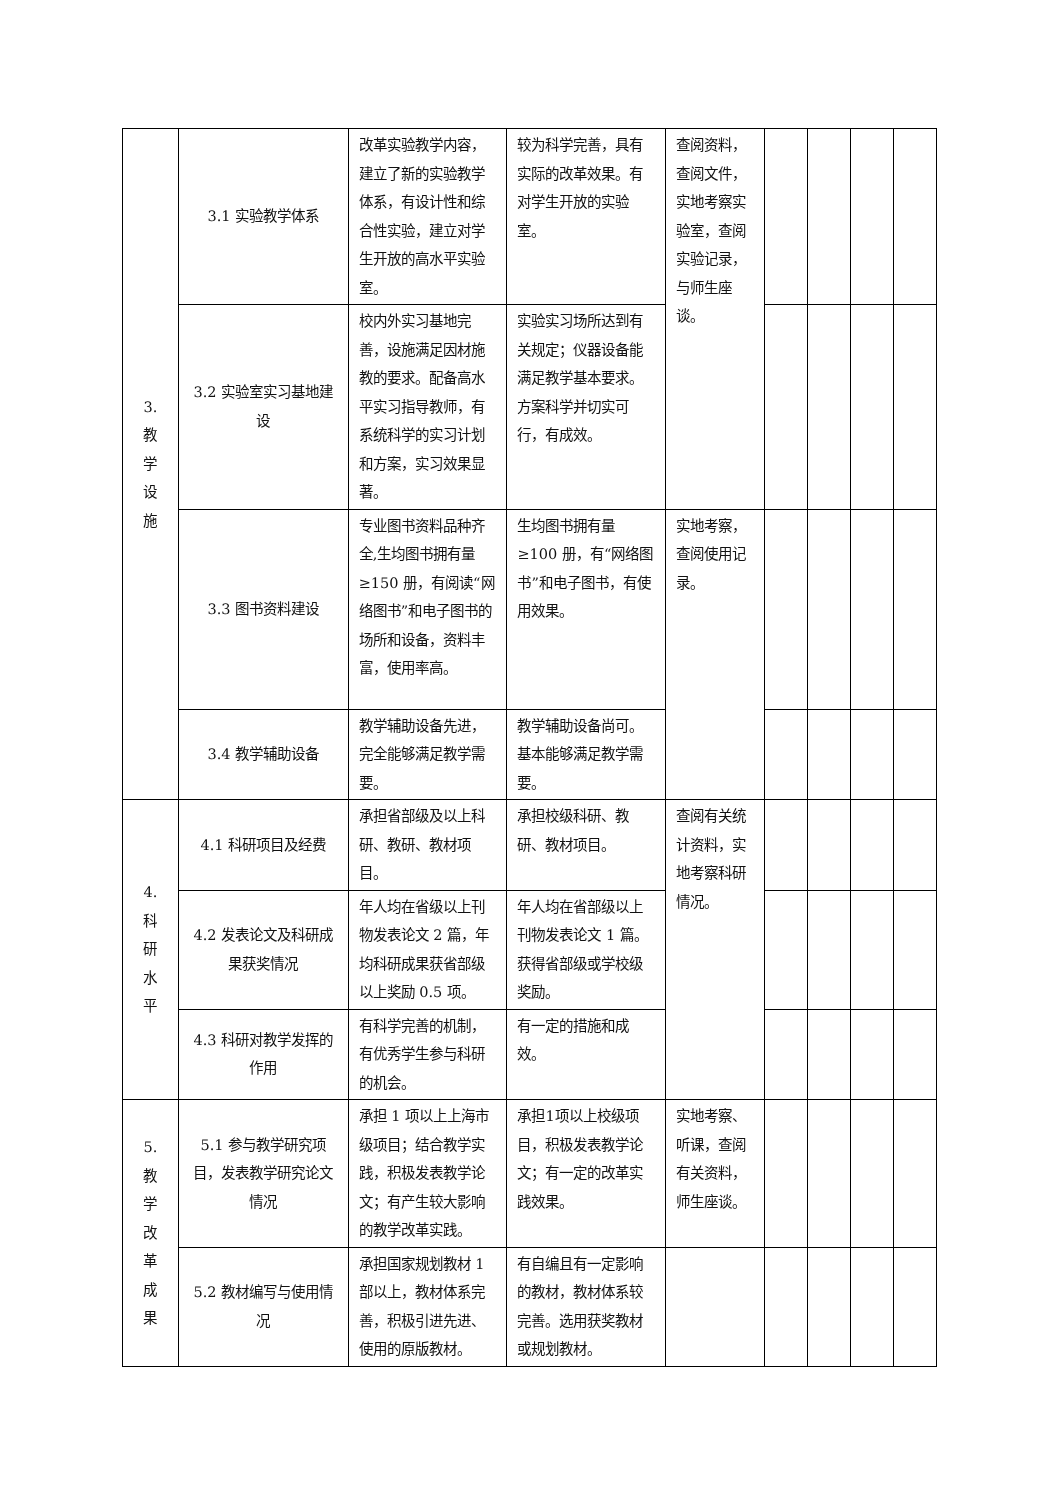| 3. 教 学 设 施 | 3.1 实验教学体系 | 改革实验教学内容，建立了新的实验教学体系，有设计性和综合性实验，建立对学生开放的高水平实验室。 | 较为科学完善，具有实际的改革效果。有对学生开放的实验室。 | 查阅资料，查阅文件，实地考察实验室，查阅实验记录，与师生座谈。 | | | | |
| | 3.2 实验室实习基地建设 | 校内外实习基地完善，设施满足因材施教的要求。配备高水平实习指导教师，有系统科学的实习计划和方案，实习效果显著。 | 实验实习场所达到有关规定；仪器设备能满足教学基本要求。方案科学并切实可行，有成效。 | | | | | |
| | 3.3 图书资料建设 | 专业图书资料品种齐全,生均图书拥有量≥150 册，有阅读“网络图书”和电子图书的场所和设备，资料丰富，使用率高。 | 生均图书拥有量≥100 册，有“网络图书”和电子图书，有使用效果。 | 实地考察，查阅使用记录。 | | | | |
| | 3.4 教学辅助设备 | 教学辅助设备先进，完全能够满足教学需要。 | 教学辅助设备尚可。基本能够满足教学需要。 | | | | | |
| 4. 科 研 水 平 | 4.1 科研项目及经费 | 承担省部级及以上科研、教研、教材项目。 | 承担校级科研、教研、教材项目。 | 查阅有关统计资料，实地考察科研情况。 | | | | |
| | 4.2 发表论文及科研成果获奖情况 | 年人均在省级以上刊物发表论文 2 篇，年均科研成果获省部级以上奖励 0.5 项。 | 年人均在省部级以上刊物发表论文 1 篇。获得省部级或学校级奖励。 | | | | | |
| | 4.3 科研对教学发挥的作用 | 有科学完善的机制，有优秀学生参与科研的机会。 | 有一定的措施和成效。 | | | | | |
| 5. 教 学 改 革 成 果 | 5.1 参与教学研究项目，发表教学研究论文情况 | 承担 1 项以上上海市级项目；结合教学实践，积极发表教学论文；有产生较大影响的教学改革实践。 | 承担1项以上校级项目，积极发表教学论文；有一定的改革实践效果。 | 实地考察、听课，查阅有关资料，师生座谈。 | | | | |
| | 5.2 教材编写与使用情况 | 承担国家规划教材 1 部以上，教材体系完善，积极引进先进、使用的原版教材。 | 有自编且有一定影响的教材，教材体系较完善。选用获奖教材或规划教材。 | | | | | |